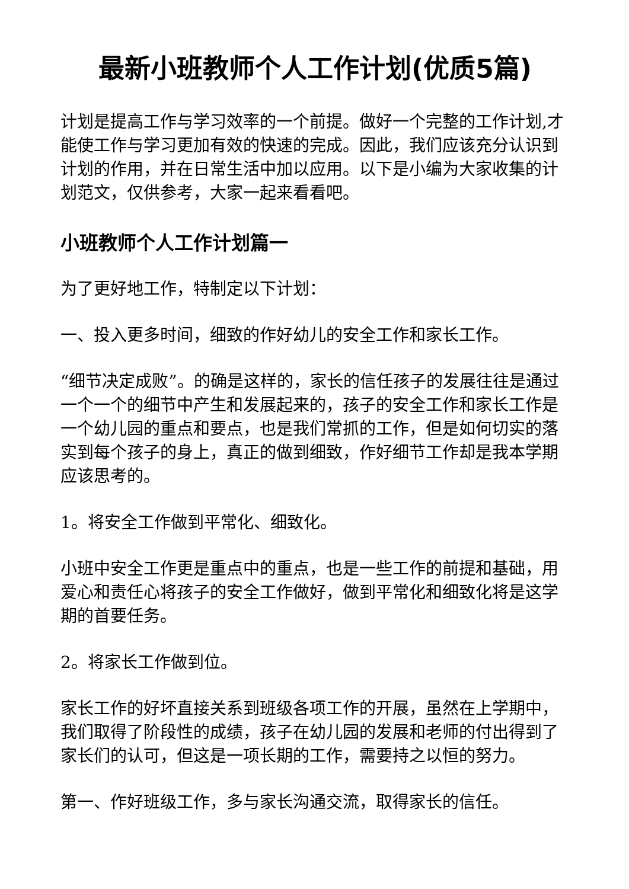最新小班教师个人工作计划(优质5篇)
计划是提高工作与学习效率的一个前提。做好一个完整的工作计划,才能使工作与学习更加有效的快速的完成。因此，我们应该充分认识到计划的作用，并在日常生活中加以应用。以下是小编为大家收集的计划范文，仅供参考，大家一起来看看吧。
小班教师个人工作计划篇一
为了更好地工作，特制定以下计划：
一、投入更多时间，细致的作好幼儿的安全工作和家长工作。
“细节决定成败”。的确是这样的，家长的信任孩子的发展往往是通过一个一个的细节中产生和发展起来的，孩子的安全工作和家长工作是一个幼儿园的重点和要点，也是我们常抓的工作，但是如何切实的落实到每个孩子的身上，真正的做到细致，作好细节工作却是我本学期应该思考的。
1。将安全工作做到平常化、细致化。
小班中安全工作更是重点中的重点，也是一些工作的前提和基础，用爱心和责任心将孩子的安全工作做好，做到平常化和细致化将是这学期的首要任务。
2。将家长工作做到位。
家长工作的好坏直接关系到班级各项工作的开展，虽然在上学期中，我们取得了阶段性的成绩，孩子在幼儿园的发展和老师的付出得到了家长们的认可，但这是一项长期的工作，需要持之以恒的努力。
第一、作好班级工作，多与家长沟通交流，取得家长的信任。